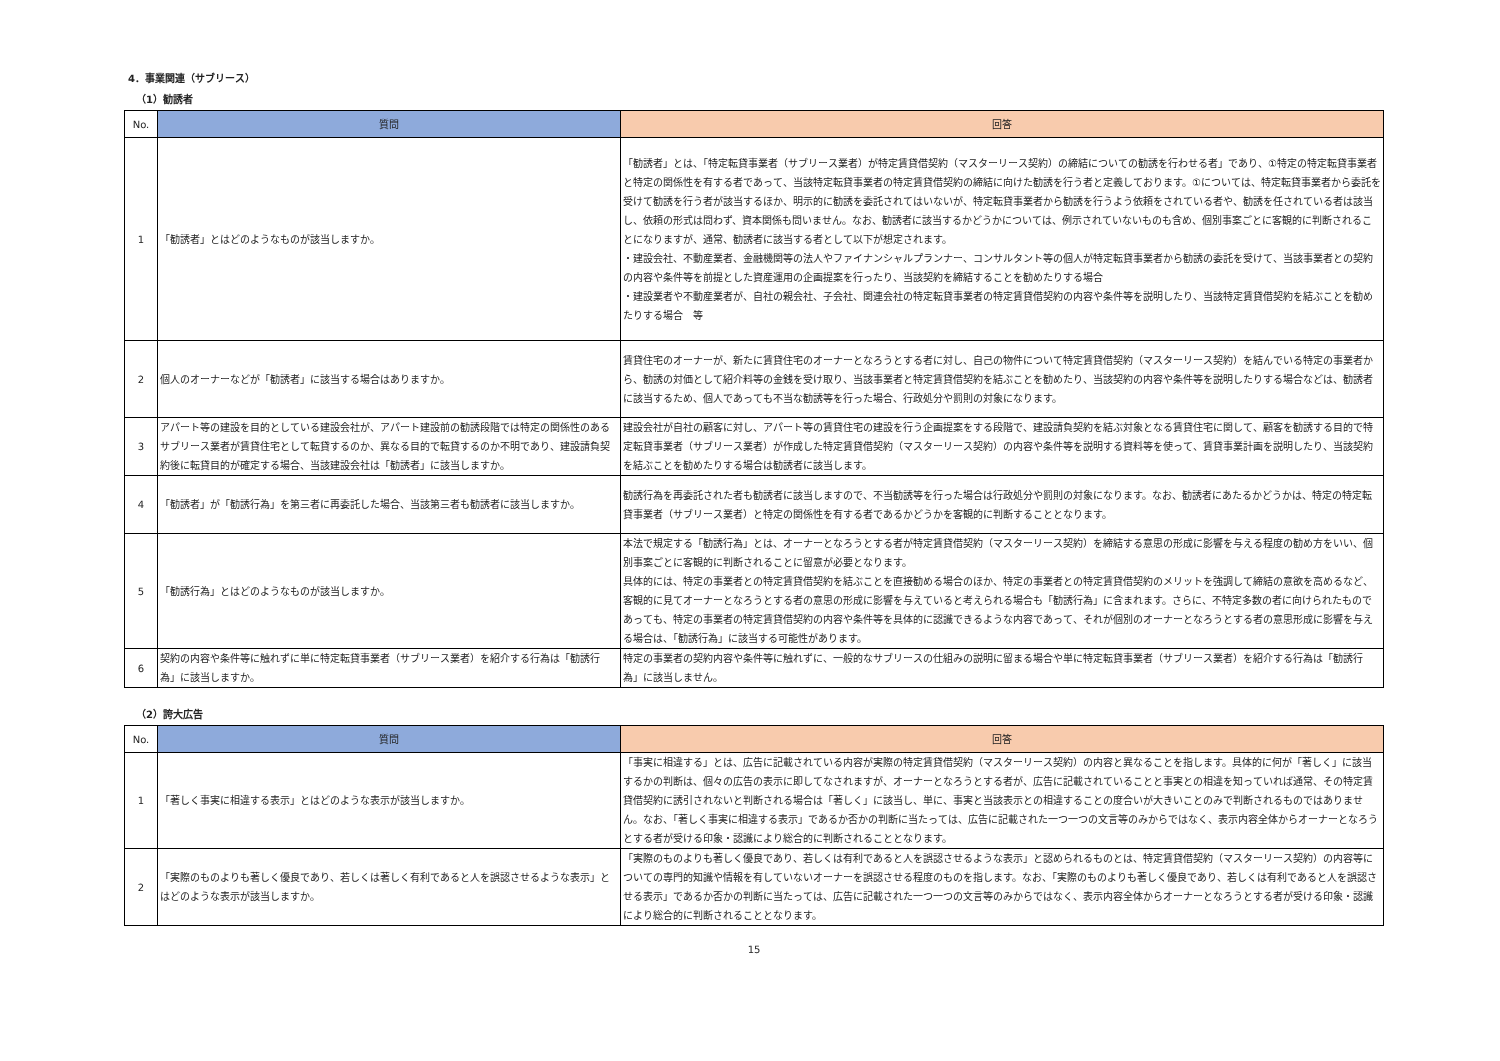4．事業関連（サブリース）
（1）勧誘者
| No. | 質問 | 回答 |
| --- | --- | --- |
| 1 | 「勧誘者」とはどのようなものが該当しますか。 | 「勧誘者」とは、「特定転貸事業者（サブリース業者）が特定賃貸借契約（マスターリース契約）の締結についての勧誘を行わせる者」であり、①特定の特定転貸事業者と特定の関係性を有する者であって、当該特定転貸事業者の特定賃貸借契約の締結に向けた勧誘を行う者と定義しております。①については、特定転貸事業者から委託を受けて勧誘を行う者が該当するほか、明示的に勧誘を委託されてはいないが、特定転貸事業者から勧誘を行うよう依頼をされている者や、勧誘を任されている者は該当し、依頼の形式は問わず、資本関係も問いません。なお、勧誘者に該当するかどうかについては、例示されていないものも含め、個別事案ごとに客観的に判断されることになりますが、通常、勧誘者に該当する者として以下が想定されます。 ・建設会社、不動産業者、金融機関等の法人やファイナンシャルプランナー、コンサルタント等の個人が特定転貸事業者から勧誘の委託を受けて、当該事業者との契約の内容や条件等を前提とした資産運用の企画提案を行ったり、当該契約を締結することを勧めたりする場合 ・建設業者や不動産業者が、自社の親会社、子会社、関連会社の特定転貸事業者の特定賃貸借契約の内容や条件等を説明したり、当該特定賃貸借契約を結ぶことを勧めたりする場合 等 |
| 2 | 個人のオーナーなどが「勧誘者」に該当する場合はありますか。 | 賃貸住宅のオーナーが、新たに賃貸住宅のオーナーとなろうとする者に対し、自己の物件について特定賃貸借契約（マスターリース契約）を結んでいる特定の事業者から、勧誘の対価として紹介料等の金銭を受け取り、当該事業者と特定賃貸借契約を結ぶことを勧めたり、当該契約の内容や条件等を説明したりする場合などは、勧誘者に該当するため、個人であっても不当な勧誘等を行った場合、行政処分や罰則の対象になります。 |
| 3 | アパート等の建設を目的としている建設会社が、アパート建設前の勧誘段階では特定の関係性のあるサブリース業者が賃貸住宅として転貸するのか、異なる目的で転貸するのか不明であり、建設請負契約後に転貸目的が確定する場合、当該建設会社は「勧誘者」に該当しますか。 | 建設会社が自社の顧客に対し、アパート等の賃貸住宅の建設を行う企画提案をする段階で、建設請負契約を結ぶ対象となる賃貸住宅に関して、顧客を勧誘する目的で特定転貸事業者（サブリース業者）が作成した特定賃貸借契約（マスターリース契約）の内容や条件等を説明する資料等を使って、賃貸事業計画を説明したり、当該契約を結ぶことを勧めたりする場合は勧誘者に該当します。 |
| 4 | 「勧誘者」が「勧誘行為」を第三者に再委託した場合、当該第三者も勧誘者に該当しますか。 | 勧誘行為を再委託された者も勧誘者に該当しますので、不当勧誘等を行った場合は行政処分や罰則の対象になります。なお、勧誘者にあたるかどうかは、特定の特定転貸事業者（サブリース業者）と特定の関係性を有する者であるかどうかを客観的に判断することとなります。 |
| 5 | 「勧誘行為」とはどのようなものが該当しますか。 | 本法で規定する「勧誘行為」とは、オーナーとなろうとする者が特定賃貸借契約（マスターリース契約）を締結する意思の形成に影響を与える程度の勧め方をいい、個別事案ごとに客観的に判断されることに留意が必要となります。 具体的には、特定の事業者との特定賃貸借契約を結ぶことを直接勧める場合のほか、特定の事業者との特定賃貸借契約のメリットを強調して締結の意欲を高めるなど、客観的に見てオーナーとなろうとする者の意思の形成に影響を与えていると考えられる場合も「勧誘行為」に含まれます。さらに、不特定多数の者に向けられたものであっても、特定の事業者の特定賃貸借契約の内容や条件等を具体的に認識できるような内容であって、それが個別のオーナーとなろうとする者の意思形成に影響を与える場合は、「勧誘行為」に該当する可能性があります。 |
| 6 | 契約の内容や条件等に触れずに単に特定転貸事業者（サブリース業者）を紹介する行為は「勧誘行為」に該当しますか。 | 特定の事業者の契約内容や条件等に触れずに、一般的なサブリースの仕組みの説明に留まる場合や単に特定転貸事業者（サブリース業者）を紹介する行為は「勧誘行為」に該当しません。 |
（2）誇大広告
| No. | 質問 | 回答 |
| --- | --- | --- |
| 1 | 「著しく事実に相違する表示」とはどのような表示が該当しますか。 | 「事実に相違する」とは、広告に記載されている内容が実際の特定賃貸借契約（マスターリース契約）の内容と異なることを指します。具体的に何が「著しく」に該当するかの判断は、個々の広告の表示に即してなされますが、オーナーとなろうとする者が、広告に記載されていることと事実との相違を知っていれば通常、その特定賃貸借契約に誘引されないと判断される場合は「著しく」に該当し、単に、事実と当該表示との相違することの度合いが大きいことのみで判断されるものではありません。なお、「著しく事実に相違する表示」であるか否かの判断に当たっては、広告に記載された一つ一つの文言等のみからではなく、表示内容全体からオーナーとなろうとする者が受ける印象・認識により総合的に判断されることとなります。 |
| 2 | 「実際のものよりも著しく優良であり、若しくは著しく有利であると人を誤認させるような表示」とはどのような表示が該当しますか。 | 「実際のものよりも著しく優良であり、若しくは有利であると人を誤認させるような表示」と認められるものとは、特定賃貸借契約（マスターリース契約）の内容等についての専門的知識や情報を有していないオーナーを誤認させる程度のものを指します。なお、「実際のものよりも著しく優良であり、若しくは有利であると人を誤認させる表示」であるか否かの判断に当たっては、広告に記載された一つ一つの文言等のみからではなく、表示内容全体からオーナーとなろうとする者が受ける印象・認識により総合的に判断されることとなります。 |
15